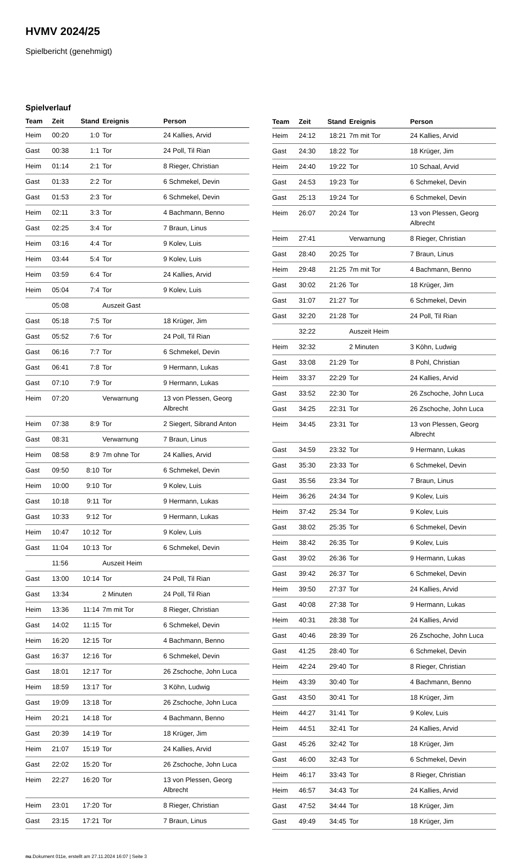HVMV 2024/25
Spielbericht (genehmigt)
Spielverlauf
| Team | Zeit | Stand | Ereignis | Person |
| --- | --- | --- | --- | --- |
| Heim | 00:20 | 1:0 | Tor | 24 Kallies, Arvid |
| Gast | 00:38 | 1:1 | Tor | 24 Poll, Til Rian |
| Heim | 01:14 | 2:1 | Tor | 8 Rieger, Christian |
| Gast | 01:33 | 2:2 | Tor | 6 Schmekel, Devin |
| Gast | 01:53 | 2:3 | Tor | 6 Schmekel, Devin |
| Heim | 02:11 | 3:3 | Tor | 4 Bachmann, Benno |
| Gast | 02:25 | 3:4 | Tor | 7 Braun, Linus |
| Heim | 03:16 | 4:4 | Tor | 9 Kolev, Luis |
| Heim | 03:44 | 5:4 | Tor | 9 Kolev, Luis |
| Heim | 03:59 | 6:4 | Tor | 24 Kallies, Arvid |
| Heim | 05:04 | 7:4 | Tor | 9 Kolev, Luis |
| | 05:08 | | Auszeit Gast | |
| Gast | 05:18 | 7:5 | Tor | 18 Krüger, Jim |
| Gast | 05:52 | 7:6 | Tor | 24 Poll, Til Rian |
| Gast | 06:16 | 7:7 | Tor | 6 Schmekel, Devin |
| Gast | 06:41 | 7:8 | Tor | 9 Hermann, Lukas |
| Gast | 07:10 | 7:9 | Tor | 9 Hermann, Lukas |
| Heim | 07:20 | | Verwarnung | 13 von Plessen, Georg Albrecht |
| Heim | 07:38 | 8:9 | Tor | 2 Siegert, Sibrand Anton |
| Gast | 08:31 | | Verwarnung | 7 Braun, Linus |
| Heim | 08:58 | 8:9 | 7m ohne Tor | 24 Kallies, Arvid |
| Gast | 09:50 | 8:10 | Tor | 6 Schmekel, Devin |
| Heim | 10:00 | 9:10 | Tor | 9 Kolev, Luis |
| Gast | 10:18 | 9:11 | Tor | 9 Hermann, Lukas |
| Gast | 10:33 | 9:12 | Tor | 9 Hermann, Lukas |
| Heim | 10:47 | 10:12 | Tor | 9 Kolev, Luis |
| Gast | 11:04 | 10:13 | Tor | 6 Schmekel, Devin |
| | 11:56 | | Auszeit Heim | |
| Gast | 13:00 | 10:14 | Tor | 24 Poll, Til Rian |
| Gast | 13:34 | | 2 Minuten | 24 Poll, Til Rian |
| Heim | 13:36 | 11:14 | 7m mit Tor | 8 Rieger, Christian |
| Gast | 14:02 | 11:15 | Tor | 6 Schmekel, Devin |
| Heim | 16:20 | 12:15 | Tor | 4 Bachmann, Benno |
| Gast | 16:37 | 12:16 | Tor | 6 Schmekel, Devin |
| Gast | 18:01 | 12:17 | Tor | 26 Zschoche, John Luca |
| Heim | 18:59 | 13:17 | Tor | 3 Köhn, Ludwig |
| Gast | 19:09 | 13:18 | Tor | 26 Zschoche, John Luca |
| Heim | 20:21 | 14:18 | Tor | 4 Bachmann, Benno |
| Gast | 20:39 | 14:19 | Tor | 18 Krüger, Jim |
| Heim | 21:07 | 15:19 | Tor | 24 Kallies, Arvid |
| Gast | 22:02 | 15:20 | Tor | 26 Zschoche, John Luca |
| Heim | 22:27 | 16:20 | Tor | 13 von Plessen, Georg Albrecht |
| Heim | 23:01 | 17:20 | Tor | 8 Rieger, Christian |
| Gast | 23:15 | 17:21 | Tor | 7 Braun, Linus |
| Team | Zeit | Stand | Ereignis | Person |
| --- | --- | --- | --- | --- |
| Heim | 24:12 | 18:21 | 7m mit Tor | 24 Kallies, Arvid |
| Gast | 24:30 | 18:22 | Tor | 18 Krüger, Jim |
| Heim | 24:40 | 19:22 | Tor | 10 Schaal, Arvid |
| Gast | 24:53 | 19:23 | Tor | 6 Schmekel, Devin |
| Gast | 25:13 | 19:24 | Tor | 6 Schmekel, Devin |
| Heim | 26:07 | 20:24 | Tor | 13 von Plessen, Georg Albrecht |
| Heim | 27:41 | | Verwarnung | 8 Rieger, Christian |
| Gast | 28:40 | 20:25 | Tor | 7 Braun, Linus |
| Heim | 29:48 | 21:25 | 7m mit Tor | 4 Bachmann, Benno |
| Gast | 30:02 | 21:26 | Tor | 18 Krüger, Jim |
| Gast | 31:07 | 21:27 | Tor | 6 Schmekel, Devin |
| Gast | 32:20 | 21:28 | Tor | 24 Poll, Til Rian |
| | 32:22 | | Auszeit Heim | |
| Heim | 32:32 | | 2 Minuten | 3 Köhn, Ludwig |
| Gast | 33:08 | 21:29 | Tor | 8 Pohl, Christian |
| Heim | 33:37 | 22:29 | Tor | 24 Kallies, Arvid |
| Gast | 33:52 | 22:30 | Tor | 26 Zschoche, John Luca |
| Gast | 34:25 | 22:31 | Tor | 26 Zschoche, John Luca |
| Heim | 34:45 | 23:31 | Tor | 13 von Plessen, Georg Albrecht |
| Gast | 34:59 | 23:32 | Tor | 9 Hermann, Lukas |
| Gast | 35:30 | 23:33 | Tor | 6 Schmekel, Devin |
| Gast | 35:56 | 23:34 | Tor | 7 Braun, Linus |
| Heim | 36:26 | 24:34 | Tor | 9 Kolev, Luis |
| Heim | 37:42 | 25:34 | Tor | 9 Kolev, Luis |
| Gast | 38:02 | 25:35 | Tor | 6 Schmekel, Devin |
| Heim | 38:42 | 26:35 | Tor | 9 Kolev, Luis |
| Gast | 39:02 | 26:36 | Tor | 9 Hermann, Lukas |
| Gast | 39:42 | 26:37 | Tor | 6 Schmekel, Devin |
| Heim | 39:50 | 27:37 | Tor | 24 Kallies, Arvid |
| Gast | 40:08 | 27:38 | Tor | 9 Hermann, Lukas |
| Heim | 40:31 | 28:38 | Tor | 24 Kallies, Arvid |
| Gast | 40:46 | 28:39 | Tor | 26 Zschoche, John Luca |
| Gast | 41:25 | 28:40 | Tor | 6 Schmekel, Devin |
| Heim | 42:24 | 29:40 | Tor | 8 Rieger, Christian |
| Heim | 43:39 | 30:40 | Tor | 4 Bachmann, Benno |
| Gast | 43:50 | 30:41 | Tor | 18 Krüger, Jim |
| Heim | 44:27 | 31:41 | Tor | 9 Kolev, Luis |
| Heim | 44:51 | 32:41 | Tor | 24 Kallies, Arvid |
| Gast | 45:26 | 32:42 | Tor | 18 Krüger, Jim |
| Gast | 46:00 | 32:43 | Tor | 6 Schmekel, Devin |
| Heim | 46:17 | 33:43 | Tor | 8 Rieger, Christian |
| Heim | 46:57 | 34:43 | Tor | 24 Kallies, Arvid |
| Gast | 47:52 | 34:44 | Tor | 18 Krüger, Jim |
| Gast | 49:49 | 34:45 | Tor | 18 Krüger, Jim |
nu.Dokument 011e, erstellt am 27.11.2024 16:07 | Seite 3